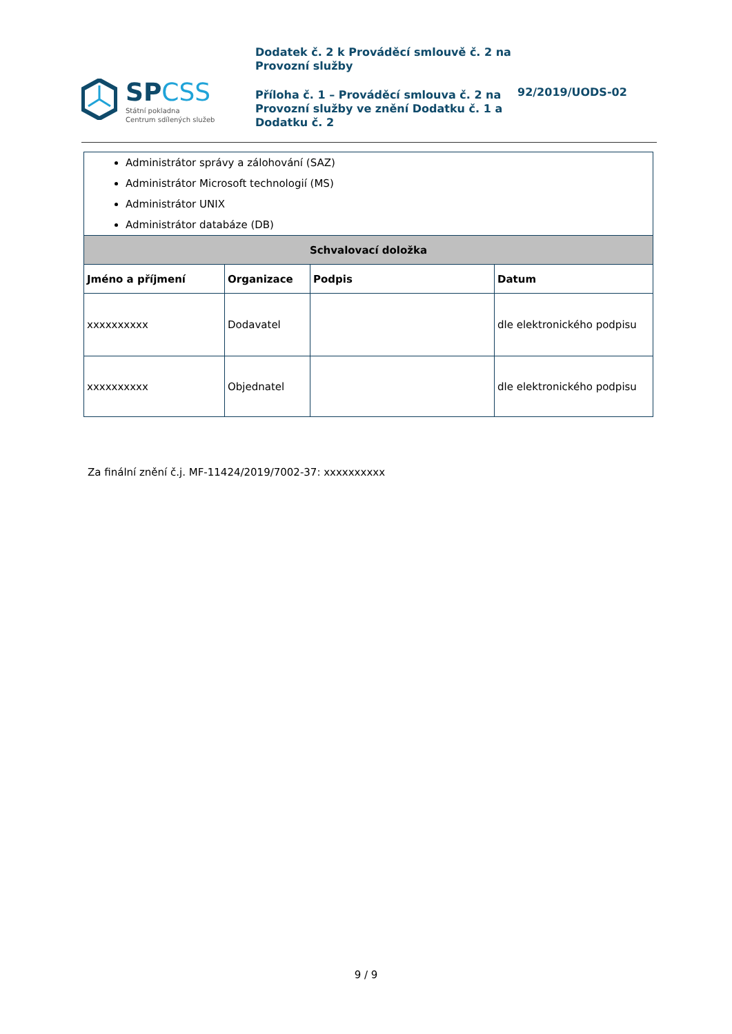SPCSS
Státní pokladna
Centrum sdílených služeb
Dodatek č. 2 k Prováděcí smlouvě č. 2 na Provozní služby
Příloha č. 1 – Prováděcí smlouva č. 2 na Provozní služby ve znění Dodatku č. 1 a Dodatku č. 2
92/2019/UODS-02
| Administrátor správy a zálohování (SAZ) Administrátor Microsoft technologií (MS) Administrátor UNIX Administrátor databáze (DB) | | | |
| Schvalovací doložka | | | |
| Jméno a příjmení | Organizace | Podpis | Datum |
| xxxxxxxxxx | Dodavatel | | dle elektronického podpisu |
| xxxxxxxxxx | Objednatel | | dle elektronického podpisu |
Za finální znění č.j. MF-11424/2019/7002-37: xxxxxxxxxx
9 / 9